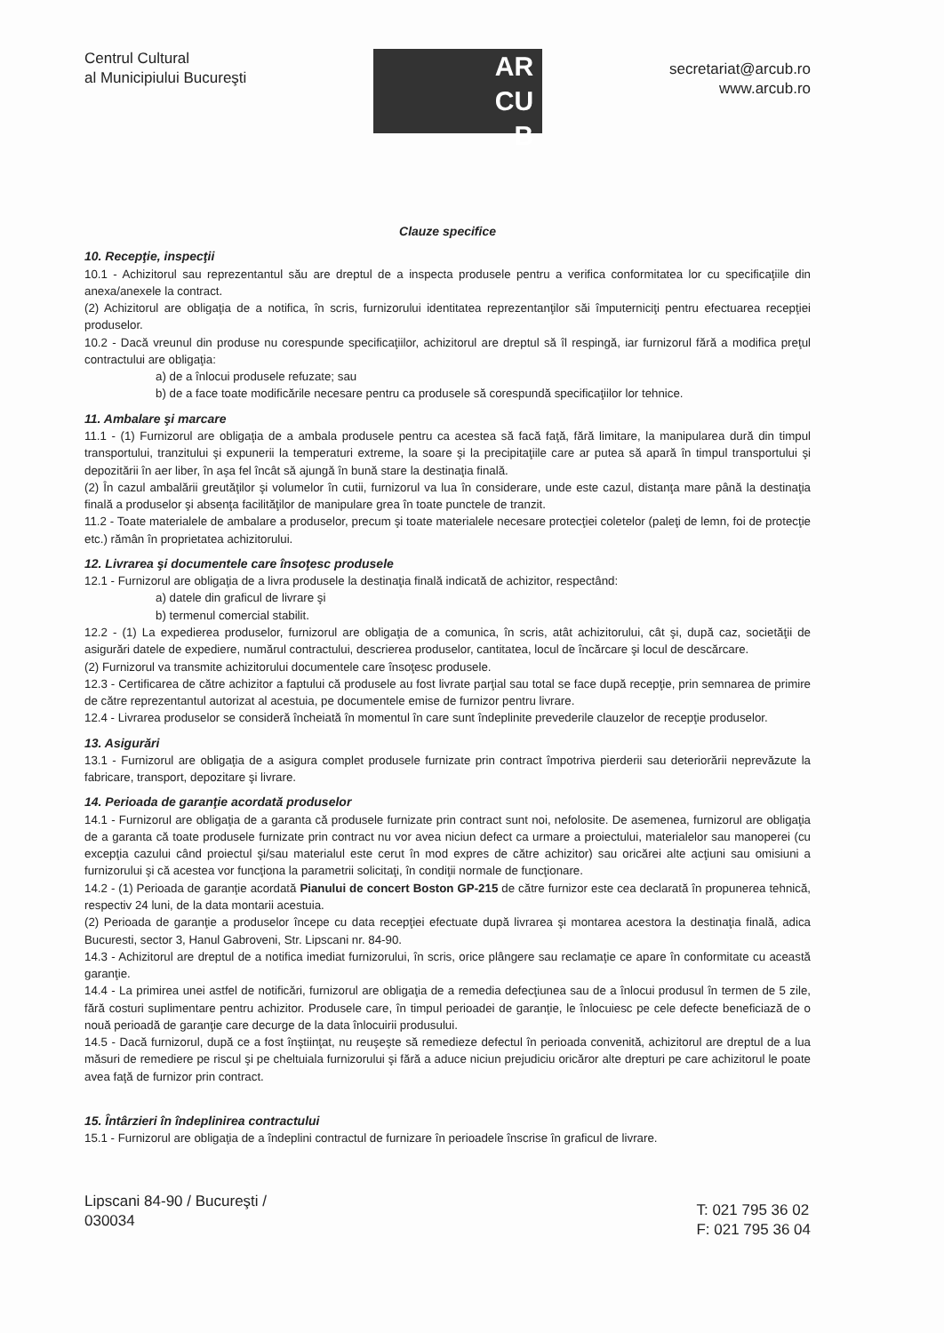Centrul Cultural
al Municipiului Bucureşti
AR
CU
B
secretariat@arcub.ro
www.arcub.ro
Clauze specifice
10. Recepţie, inspecţii
10.1 - Achizitorul sau reprezentantul său are dreptul de a inspecta produsele pentru a verifica conformitatea lor cu specificaţiile din anexa/anexele la contract.
(2) Achizitorul are obligaţia de a notifica, în scris, furnizorului identitatea reprezentanţilor săi împuterniciţi pentru efectuarea recepţiei produselor.
10.2 - Dacă vreunul din produse nu corespunde specificaţiilor, achizitorul are dreptul să îl respingă, iar furnizorul fără a modifica preţul contractului are obligaţia:
a) de a înlocui produsele refuzate; sau
b) de a face toate modificările necesare pentru ca produsele să corespundă specificaţiilor lor tehnice.
11. Ambalare şi marcare
11.1 - (1) Furnizorul are obligaţia de a ambala produsele pentru ca acestea să facă faţă, fără limitare, la manipularea dură din timpul transportului, tranzitului şi expunerii la temperaturi extreme, la soare şi la precipitaţiile care ar putea să apară în timpul transportului şi depozitării în aer liber, în aşa fel încât să ajungă în bună stare la destinaţia finală.
(2) În cazul ambalării greutăţilor şi volumelor în cutii, furnizorul va lua în considerare, unde este cazul, distanţa mare până la destinaţia finală a produselor şi absenţa facilităţilor de manipulare grea în toate punctele de tranzit.
11.2 - Toate materialele de ambalare a produselor, precum şi toate materialele necesare protecţiei coletelor (paleţi de lemn, foi de protecţie etc.) rămân în proprietatea achizitorului.
12. Livrarea şi documentele care însoţesc produsele
12.1 - Furnizorul are obligaţia de a livra produsele la destinaţia finală indicată de achizitor, respectând:
a) datele din graficul de livrare şi
b) termenul comercial stabilit.
12.2 - (1) La expedierea produselor, furnizorul are obligaţia de a comunica, în scris, atât achizitorului, cât şi, după caz, societăţii de asigurări datele de expediere, numărul contractului, descrierea produselor, cantitatea, locul de încărcare şi locul de descărcare.
(2) Furnizorul va transmite achizitorului documentele care însoţesc produsele.
12.3 - Certificarea de către achizitor a faptului că produsele au fost livrate parţial sau total se face după recepţie, prin semnarea de primire de către reprezentantul autorizat al acestuia, pe documentele emise de furnizor pentru livrare.
12.4 - Livrarea produselor se consideră încheiată în momentul în care sunt îndeplinite prevederile clauzelor de recepţie produselor.
13. Asigurări
13.1 - Furnizorul are obligaţia de a asigura complet produsele furnizate prin contract împotriva pierderii sau deteriorării neprevăzute la fabricare, transport, depozitare şi livrare.
14. Perioada de garanţie acordată produselor
14.1 - Furnizorul are obligaţia de a garanta că produsele furnizate prin contract sunt noi, nefolosite. De asemenea, furnizorul are obligaţia de a garanta că toate produsele furnizate prin contract nu vor avea niciun defect ca urmare a proiectului, materialelor sau manoperei (cu excepţia cazului când proiectul şi/sau materialul este cerut în mod expres de către achizitor) sau oricărei alte acţiuni sau omisiuni a furnizorului şi că acestea vor funcţiona la parametrii solicitaţi, în condiţii normale de funcţionare.
14.2 - (1) Perioada de garanţie acordată Pianului de concert Boston GP-215 de către furnizor este cea declarată în propunerea tehnică, respectiv 24 luni, de la data montarii acestuia.
(2) Perioada de garanţie a produselor începe cu data recepţiei efectuate după livrarea şi montarea acestora la destinaţia finală, adica Bucuresti, sector 3, Hanul Gabroveni, Str. Lipscani nr. 84-90.
14.3 - Achizitorul are dreptul de a notifica imediat furnizorului, în scris, orice plângere sau reclamaţie ce apare în conformitate cu această garanţie.
14.4 - La primirea unei astfel de notificări, furnizorul are obligaţia de a remedia defecţiunea sau de a înlocui produsul în termen de 5 zile, fără costuri suplimentare pentru achizitor. Produsele care, în timpul perioadei de garanţie, le înlocuiesc pe cele defecte beneficiază de o nouă perioadă de garanţie care decurge de la data înlocuirii produsului.
14.5 - Dacă furnizorul, după ce a fost înştiinţat, nu reuşeşte să remedieze defectul în perioada convenită, achizitorul are dreptul de a lua măsuri de remediere pe riscul şi pe cheltuiala furnizorului şi fără a aduce niciun prejudiciu oricăror alte drepturi pe care achizitorul le poate avea faţă de furnizor prin contract.
15. Întârzieri în îndeplinirea contractului
15.1 - Furnizorul are obligaţia de a îndeplini contractul de furnizare în perioadele înscrise în graficul de livrare.
Lipscani 84-90 / Bucureşti /
030034
T: 021 795 36 02
F: 021 795 36 04